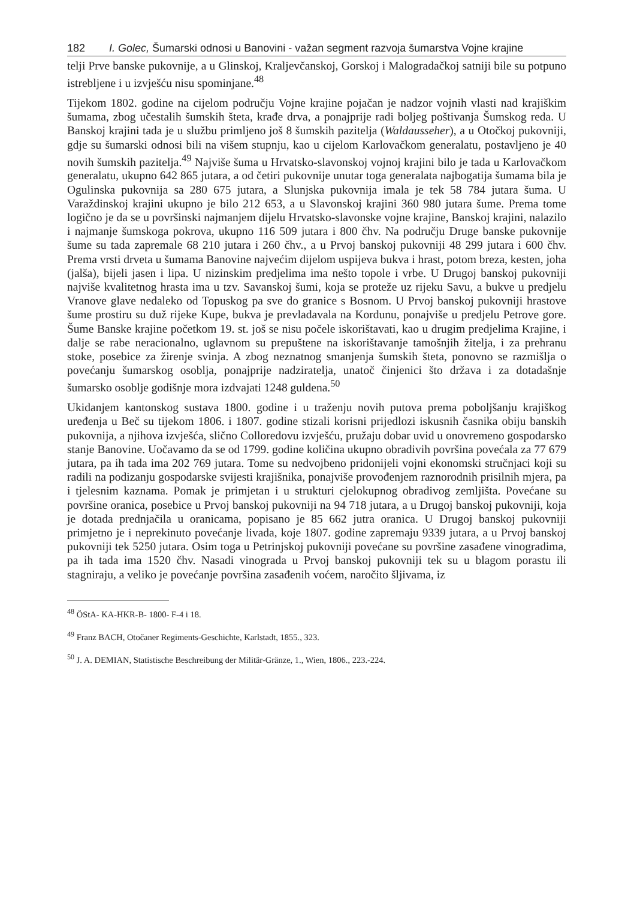182 I. Golec, Šumarski odnosi u Banovini - važan segment razvoja šumarstva Vojne krajine
telji Prve banske pukovnije, a u Glinskoj, Kraljevčanskoj, Gorskoj i Malogradačkoj satniji bile su potpuno istrebljene i u izvješću nisu spominjane.<sup>48</sup>
Tijekom 1802. godine na cijelom području Vojne krajine pojačan je nadzor vojnih vlasti nad krajiškim šumama, zbog učestalih šumskih šteta, krađe drva, a ponajprije radi boljeg poštivanja Šumskog reda. U Banskoj krajini tada je u službu primljeno još 8 šumskih pazitelja (Waldausseher), a u Otočkoj pukovniji, gdje su šumarski odnosi bili na višem stupnju, kao u cijelom Karlovačkom generalatu, postavljeno je 40 novih šumskih pazitelja.<sup>49</sup> Najviše šuma u Hrvatsko-slavonskoj vojnoj krajini bilo je tada u Karlovačkom generalatu, ukupno 642 865 jutara, a od četiri pukovnije unutar toga generalata najbogatija šumama bila je Ogulinska pukovnija sa 280 675 jutara, a Slunjska pukovnija imala je tek 58 784 jutara šuma. U Varaždinskoj krajini ukupno je bilo 212 653, a u Slavonskoj krajini 360 980 jutara šume. Prema tome logično je da se u površinski najmanjem dijelu Hrvatsko-slavonske vojne krajine, Banskoj krajini, nalazilo i najmanje šumskoga pokrova, ukupno 116 509 jutara i 800 čhv. Na području Druge banske pukovnije šume su tada zapremale 68 210 jutara i 260 čhv., a u Prvoj banskoj pukovniji 48 299 jutara i 600 čhv. Prema vrsti drveta u šumama Banovine najvećim dijelom uspijeva bukva i hrast, potom breza, kesten, joha (jalša), bijeli jasen i lipa. U nizinskim predjelima ima nešto topole i vrbe. U Drugoj banskoj pukovniji najviše kvalitetnog hrasta ima u tzv. Savanskoj šumi, koja se proteže uz rijeku Savu, a bukve u predjelu Vranove glave nedaleko od Topuskog pa sve do granice s Bosnom. U Prvoj banskoj pukovniji hrastove šume prostiru su duž rijeke Kupe, bukva je prevladavala na Kordunu, ponajviše u predjelu Petrove gore. Šume Banske krajine početkom 19. st. još se nisu počele iskorištavati, kao u drugim predjelima Krajine, i dalje se rabe neracionalno, uglavnom su prepuštene na iskorištavanje tamošnjih žitelja, i za prehranu stoke, posebice za žirenje svinja. A zbog neznatnog smanjenja šumskih šteta, ponovno se razmišlja o povećanju šumarskog osoblja, ponajprije nadziratelja, unatoč činjenici što država i za dotadašnje šumarsko osoblje godišnje mora izdvajati 1248 guldena.<sup>50</sup>
Ukidanjem kantonskog sustava 1800. godine i u traženju novih putova prema poboljšanju krajiškog uređenja u Beč su tijekom 1806. i 1807. godine stizali korisni prijedlozi iskusnih časnika obiju banskih pukovnija, a njihova izvješća, slično Colloredovu izvješću, pružaju dobar uvid u onovremeno gospodarsko stanje Banovine. Uočavamo da se od 1799. godine količina ukupno obradivih površina povećala za 77 679 jutara, pa ih tada ima 202 769 jutara. Tome su nedvojbeno pridonijeli vojni ekonomski stručnjaci koji su radili na podizanju gospodarske svijesti krajišnika, ponajviše provođenjem raznorodnih prisilnih mjera, pa i tjelesnim kaznama. Pomak je primjetan i u strukturi cjelokupnog obradivog zemljišta. Povećane su površine oranica, posebice u Prvoj banskoj pukovniji na 94 718 jutara, a u Drugoj banskoj pukovniji, koja je dotada prednjačila u oranicama, popisano je 85 662 jutra oranica. U Drugoj banskoj pukovniji primjetno je i neprekinuto povećanje livada, koje 1807. godine zapremaju 9339 jutara, a u Prvoj banskoj pukovniji tek 5250 jutara. Osim toga u Petrinjskoj pukovniji povećane su površine zasađene vinogradima, pa ih tada ima 1520 čhv. Nasadi vinograda u Prvoj banskoj pukovniji tek su u blagom porastu ili stagniraju, a veliko je povećanje površina zasađenih voćem, naročito šljivama, iz
<sup>48</sup> ÖStA- KA-HKR-B- 1800- F-4 i 18.
<sup>49</sup> Franz BACH, Otočaner Regiments-Geschichte, Karlstadt, 1855., 323.
<sup>50</sup> J. A. DEMIAN, Statistische Beschreibung der Militär-Gränze, 1., Wien, 1806., 223.-224.